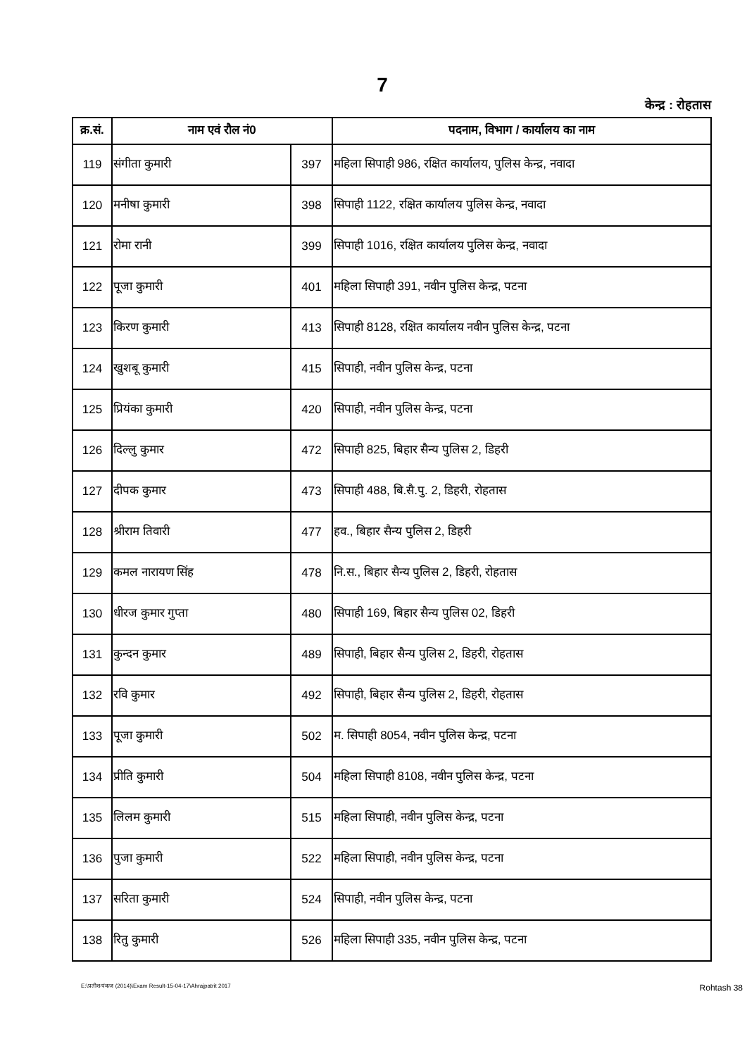7
केन्द्र : रोहतास
| क्र.सं. | नाम एवं रौल नं0 | | पदनाम, विभाग / कार्यालय का नाम |
| --- | --- | --- | --- |
| 119 | संगीता कुमारी | 397 | महिला सिपाही 986, रक्षित कार्यालय, पुलिस केन्द्र, नवादा |
| 120 | मनीषा कुमारी | 398 | सिपाही 1122, रक्षित कार्यालय पुलिस केन्द्र, नवादा |
| 121 | रोमा रानी | 399 | सिपाही 1016, रक्षित कार्यालय पुलिस केन्द्र, नवादा |
| 122 | पूजा कुमारी | 401 | महिला सिपाही 391, नवीन पुलिस केन्द्र, पटना |
| 123 | किरण कुमारी | 413 | सिपाही 8128, रक्षित कार्यालय नवीन पुलिस केन्द्र, पटना |
| 124 | खुशबू कुमारी | 415 | सिपाही, नवीन पुलिस केन्द्र, पटना |
| 125 | प्रियंका कुमारी | 420 | सिपाही, नवीन पुलिस केन्द्र, पटना |
| 126 | दिल्लु कुमार | 472 | सिपाही 825, बिहार सैन्य पुलिस 2, डिहरी |
| 127 | दीपक कुमार | 473 | सिपाही 488, बि.सै.पु. 2, डिहरी, रोहतास |
| 128 | श्रीराम तिवारी | 477 | हव., बिहार सैन्य पुलिस 2, डिहरी |
| 129 | कमल नारायण सिंह | 478 | नि.स., बिहार सैन्य पुलिस 2, डिहरी, रोहतास |
| 130 | धीरज कुमार गुप्ता | 480 | सिपाही 169, बिहार सैन्य पुलिस 02, डिहरी |
| 131 | कुन्दन कुमार | 489 | सिपाही, बिहार सैन्य पुलिस 2, डिहरी, रोहतास |
| 132 | रवि कुमार | 492 | सिपाही, बिहार सैन्य पुलिस 2, डिहरी, रोहतास |
| 133 | पूजा कुमारी | 502 | म. सिपाही 8054, नवीन पुलिस केन्द्र, पटना |
| 134 | प्रीति कुमारी | 504 | महिला सिपाही 8108, नवीन पुलिस केन्द्र, पटना |
| 135 | लिलम कुमारी | 515 | महिला सिपाही, नवीन पुलिस केन्द्र, पटना |
| 136 | पुजा कुमारी | 522 | महिला सिपाही, नवीन पुलिस केन्द्र, पटना |
| 137 | सरिता कुमारी | 524 | सिपाही, नवीन पुलिस केन्द्र, पटना |
| 138 | रितु कुमारी | 526 | महिला सिपाही 335, नवीन पुलिस केन्द्र, पटना |
E:\प्रतीश-पंकज (2014)\Exam Result-15-04-17\Ahrajpatrit 2017 Rohtash 38